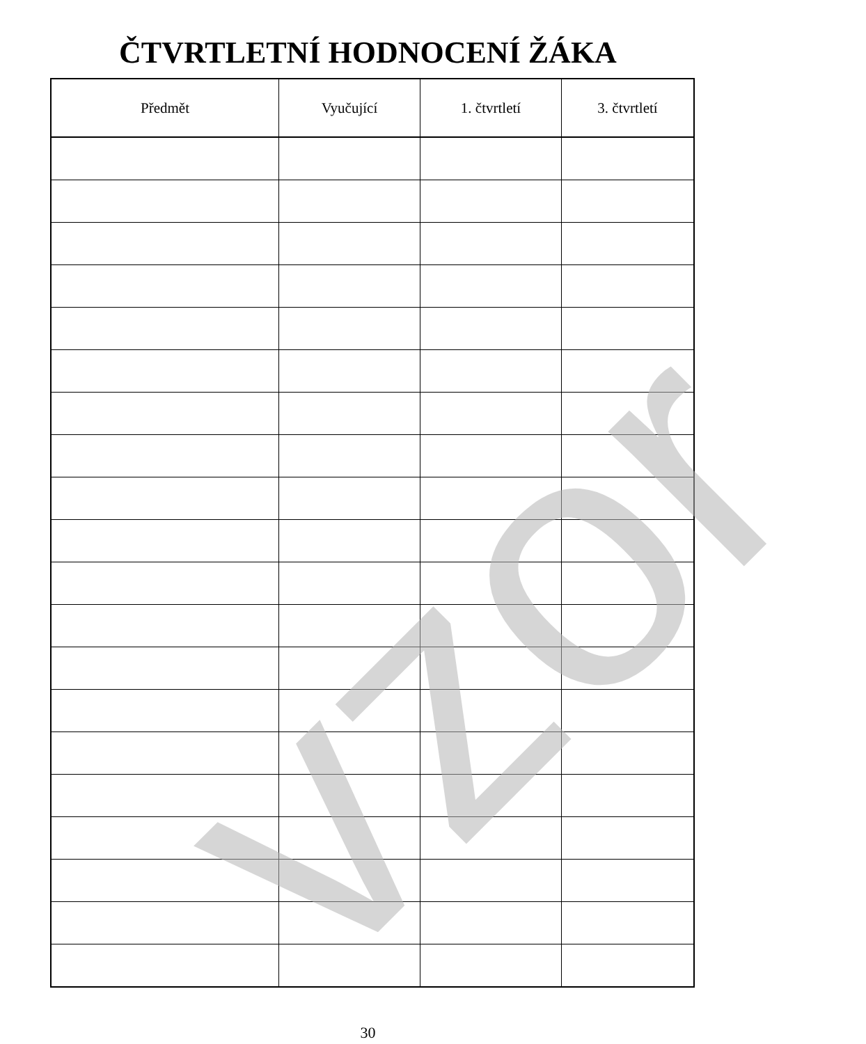ČTVRTLETNÍ HODNOCENÍ ŽÁKA
| Předmět | Vyučující | 1. čtvrtletí | 3. čtvrtletí |
| --- | --- | --- | --- |
vzor
30